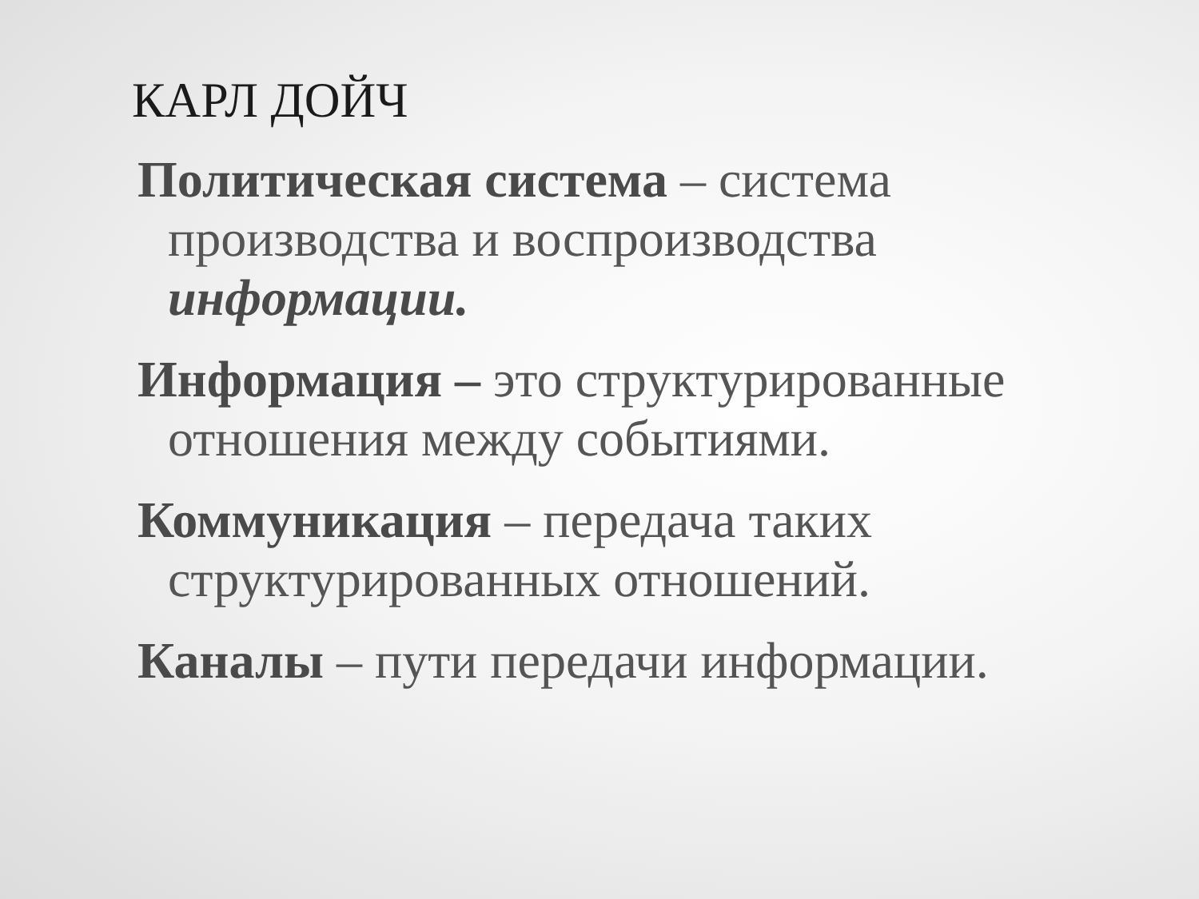КАРЛ ДОЙЧ
Политическая система – система производства и воспроизводства информации.
Информация – это структурированные отношения между событиями.
Коммуникация – передача таких структурированных отношений.
Каналы – пути передачи информации.